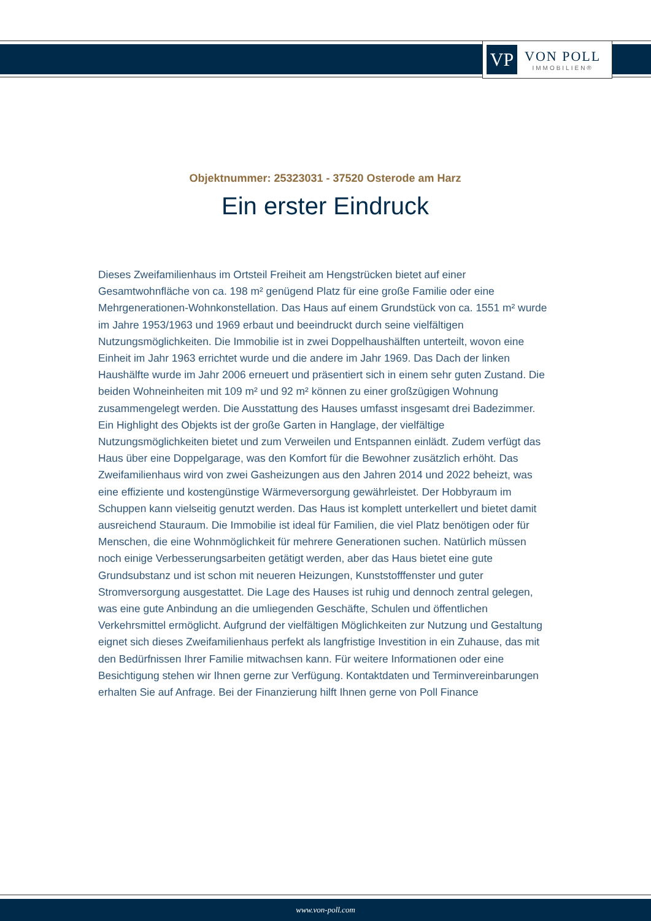VP
VON POLL
IMMOBILIEN®
Objektnummer: 25323031 - 37520 Osterode am Harz
Ein erster Eindruck
Dieses Zweifamilienhaus im Ortsteil Freiheit am Hengstrücken bietet auf einer Gesamtwohnfläche von ca. 198 m² genügend Platz für eine große Familie oder eine Mehrgenerationen-Wohnkonstellation. Das Haus auf einem Grundstück von ca. 1551 m² wurde im Jahre 1953/1963 und 1969 erbaut und beeindruckt durch seine vielfältigen Nutzungsmöglichkeiten. Die Immobilie ist in zwei Doppelhaushälften unterteilt, wovon eine Einheit im Jahr 1963 errichtet wurde und die andere im Jahr 1969. Das Dach der linken Haushälfte wurde im Jahr 2006 erneuert und präsentiert sich in einem sehr guten Zustand. Die beiden Wohneinheiten mit 109 m² und 92 m² können zu einer großzügigen Wohnung zusammengelegt werden. Die Ausstattung des Hauses umfasst insgesamt drei Badezimmer. Ein Highlight des Objekts ist der große Garten in Hanglage, der vielfältige Nutzungsmöglichkeiten bietet und zum Verweilen und Entspannen einlädt. Zudem verfügt das Haus über eine Doppelgarage, was den Komfort für die Bewohner zusätzlich erhöht. Das Zweifamilienhaus wird von zwei Gasheizungen aus den Jahren 2014 und 2022 beheizt, was eine effiziente und kostengünstige Wärmeversorgung gewährleistet. Der Hobbyraum im Schuppen kann vielseitig genutzt werden. Das Haus ist komplett unterkellert und bietet damit ausreichend Stauraum. Die Immobilie ist ideal für Familien, die viel Platz benötigen oder für Menschen, die eine Wohnmöglichkeit für mehrere Generationen suchen. Natürlich müssen noch einige Verbesserungsarbeiten getätigt werden, aber das Haus bietet eine gute Grundsubstanz und ist schon mit neueren Heizungen, Kunststofffenster und guter Stromversorgung ausgestattet. Die Lage des Hauses ist ruhig und dennoch zentral gelegen, was eine gute Anbindung an die umliegenden Geschäfte, Schulen und öffentlichen Verkehrsmittel ermöglicht. Aufgrund der vielfältigen Möglichkeiten zur Nutzung und Gestaltung eignet sich dieses Zweifamilienhaus perfekt als langfristige Investition in ein Zuhause, das mit den Bedürfnissen Ihrer Familie mitwachsen kann. Für weitere Informationen oder eine Besichtigung stehen wir Ihnen gerne zur Verfügung. Kontaktdaten und Terminvereinbarungen erhalten Sie auf Anfrage. Bei der Finanzierung hilft Ihnen gerne von Poll Finance
www.von-poll.com